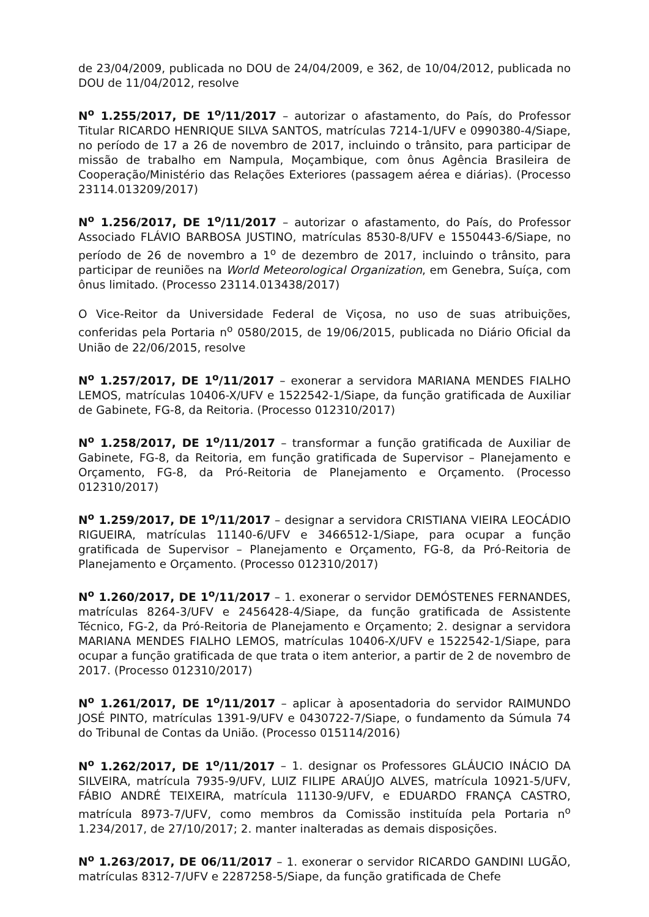de 23/04/2009, publicada no DOU de 24/04/2009, e 362, de 10/04/2012, publicada no DOU de 11/04/2012, resolve
N<sup>o</sup> 1.255/2017, DE 1<sup>o</sup>/11/2017 – autorizar o afastamento, do País, do Professor Titular RICARDO HENRIQUE SILVA SANTOS, matrículas 7214-1/UFV e 0990380-4/Siape, no período de 17 a 26 de novembro de 2017, incluindo o trânsito, para participar de missão de trabalho em Nampula, Moçambique, com ônus Agência Brasileira de Cooperação/Ministério das Relações Exteriores (passagem aérea e diárias). (Processo 23114.013209/2017)
N<sup>o</sup> 1.256/2017, DE 1<sup>o</sup>/11/2017 – autorizar o afastamento, do País, do Professor Associado FLÁVIO BARBOSA JUSTINO, matrículas 8530-8/UFV e 1550443-6/Siape, no período de 26 de novembro a 1<sup>o</sup> de dezembro de 2017, incluindo o trânsito, para participar de reuniões na World Meteorological Organization, em Genebra, Suíça, com ônus limitado. (Processo 23114.013438/2017)
O Vice-Reitor da Universidade Federal de Viçosa, no uso de suas atribuições, conferidas pela Portaria n<sup>o</sup> 0580/2015, de 19/06/2015, publicada no Diário Oficial da União de 22/06/2015, resolve
N<sup>o</sup> 1.257/2017, DE 1<sup>o</sup>/11/2017 – exonerar a servidora MARIANA MENDES FIALHO LEMOS, matrículas 10406-X/UFV e 1522542-1/Siape, da função gratificada de Auxiliar de Gabinete, FG-8, da Reitoria. (Processo 012310/2017)
N<sup>o</sup> 1.258/2017, DE 1<sup>o</sup>/11/2017 – transformar a função gratificada de Auxiliar de Gabinete, FG-8, da Reitoria, em função gratificada de Supervisor – Planejamento e Orçamento, FG-8, da Pró-Reitoria de Planejamento e Orçamento. (Processo 012310/2017)
N<sup>o</sup> 1.259/2017, DE 1<sup>o</sup>/11/2017 – designar a servidora CRISTIANA VIEIRA LEOCÁDIO RIGUEIRA, matrículas 11140-6/UFV e 3466512-1/Siape, para ocupar a função gratificada de Supervisor – Planejamento e Orçamento, FG-8, da Pró-Reitoria de Planejamento e Orçamento. (Processo 012310/2017)
N<sup>o</sup> 1.260/2017, DE 1<sup>o</sup>/11/2017 – 1. exonerar o servidor DEMÓSTENES FERNANDES, matrículas 8264-3/UFV e 2456428-4/Siape, da função gratificada de Assistente Técnico, FG-2, da Pró-Reitoria de Planejamento e Orçamento; 2. designar a servidora MARIANA MENDES FIALHO LEMOS, matrículas 10406-X/UFV e 1522542-1/Siape, para ocupar a função gratificada de que trata o item anterior, a partir de 2 de novembro de 2017. (Processo 012310/2017)
N<sup>o</sup> 1.261/2017, DE 1<sup>o</sup>/11/2017 – aplicar à aposentadoria do servidor RAIMUNDO JOSÉ PINTO, matrículas 1391-9/UFV e 0430722-7/Siape, o fundamento da Súmula 74 do Tribunal de Contas da União. (Processo 015114/2016)
N<sup>o</sup> 1.262/2017, DE 1<sup>o</sup>/11/2017 – 1. designar os Professores GLÁUCIO INÁCIO DA SILVEIRA, matrícula 7935-9/UFV, LUIZ FILIPE ARAÚJO ALVES, matrícula 10921-5/UFV, FÁBIO ANDRÉ TEIXEIRA, matrícula 11130-9/UFV, e EDUARDO FRANÇA CASTRO, matrícula 8973-7/UFV, como membros da Comissão instituída pela Portaria n<sup>o</sup> 1.234/2017, de 27/10/2017; 2. manter inalteradas as demais disposições.
N<sup>o</sup> 1.263/2017, DE 06/11/2017 – 1. exonerar o servidor RICARDO GANDINI LUGÃO, matrículas 8312-7/UFV e 2287258-5/Siape, da função gratificada de Chefe